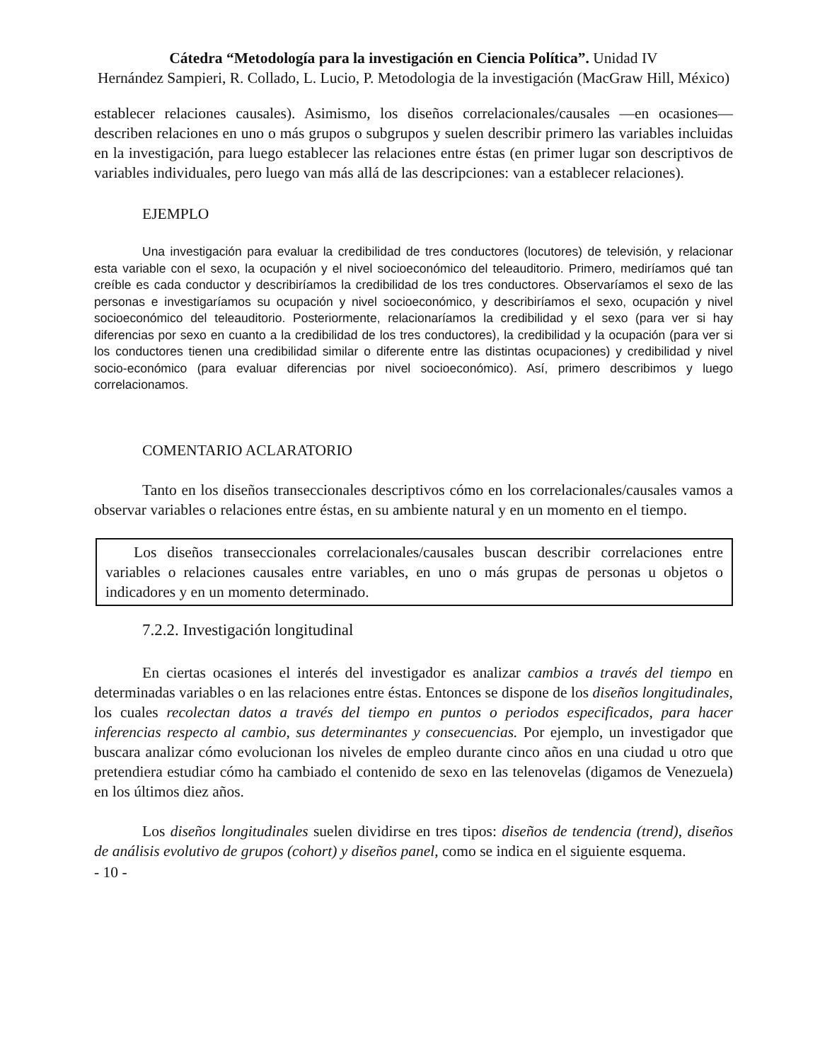Cátedra “Metodología para la investigación en Ciencia Política”. Unidad IV
Hernández Sampieri, R. Collado, L. Lucio, P. Metodologia de la investigación (MacGraw Hill, México)
establecer relaciones causales). Asimismo, los diseños correlacionales/causales —en ocasiones— describen relaciones en uno o más grupos o subgrupos y suelen describir primero las variables incluidas en la investigación, para luego establecer las relaciones entre éstas (en primer lugar son descriptivos de variables individuales, pero luego van más allá de las descripciones: van a establecer relaciones).
EJEMPLO
Una investigación para evaluar la credibilidad de tres conductores (locutores) de televisión, y relacionar esta variable con el sexo, la ocupación y el nivel socioeconómico del teleauditorio. Primero, mediríamos qué tan creíble es cada conductor y describiríamos la credibilidad de los tres conductores. Observaríamos el sexo de las personas e investigaríamos su ocupación y nivel socioeconómico, y describiríamos el sexo, ocupación y nivel socioeconómico del teleauditorio. Posteriormente, relacionaríamos la credibilidad y el sexo (para ver si hay diferencias por sexo en cuanto a la credibilidad de los tres conductores), la credibilidad y la ocupación (para ver si los conductores tienen una credibilidad similar o diferente entre las distintas ocupaciones) y credibilidad y nivel socio-económico (para evaluar diferencias por nivel socioeconómico). Así, primero describimos y luego correlacionamos.
COMENTARIO ACLARATORIO
Tanto en los diseños transeccionales descriptivos cómo en los correlacionales/causales vamos a observar variables o relaciones entre éstas, en su ambiente natural y en un momento en el tiempo.
Los diseños transeccionales correlacionales/causales buscan describir correlaciones entre variables o relaciones causales entre variables, en uno o más grupas de personas u objetos o indicadores y en un momento determinado.
7.2.2. Investigación longitudinal
En ciertas ocasiones el interés del investigador es analizar cambios a través del tiempo en determinadas variables o en las relaciones entre éstas. Entonces se dispone de los diseños longitudinales, los cuales recolectan datos a través del tiempo en puntos o periodos especificados, para hacer inferencias respecto al cambio, sus determinantes y consecuencias. Por ejemplo, un investigador que buscara analizar cómo evolucionan los niveles de empleo durante cinco años en una ciudad u otro que pretendiera estudiar cómo ha cambiado el contenido de sexo en las telenovelas (digamos de Venezuela) en los últimos diez años.
Los diseños longitudinales suelen dividirse en tres tipos: diseños de tendencia (trend), diseños de análisis evolutivo de grupos (cohort) y diseños panel, como se indica en el siguiente esquema.
- 10 -